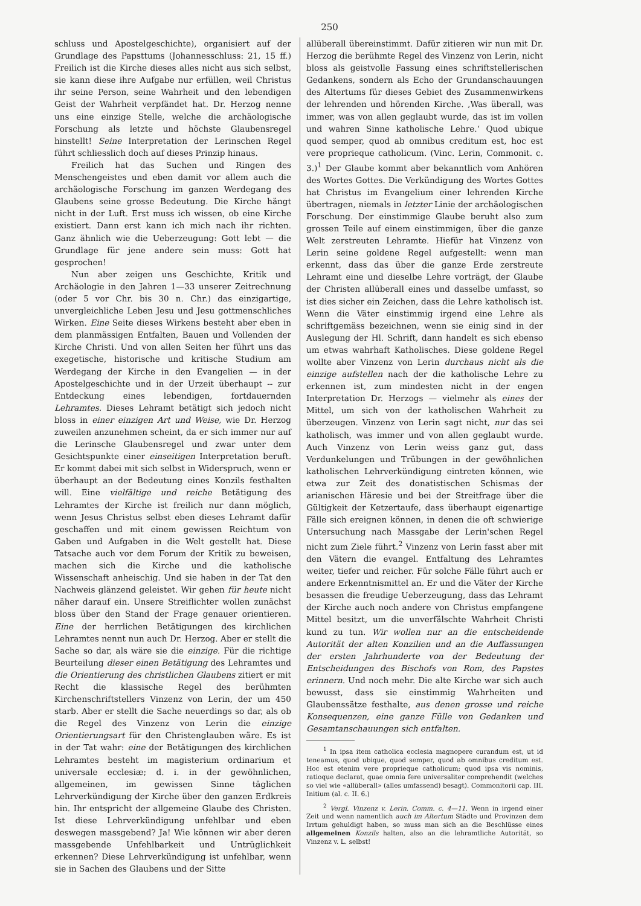250
schluss und Apostelgeschichte), organisiert auf der Grundlage des Papsttums (Johannesschluss: 21, 15 ff.) Freilich ist die Kirche dieses alles nicht aus sich selbst, sie kann diese ihre Aufgabe nur erfüllen, weil Christus ihr seine Person, seine Wahrheit und den lebendigen Geist der Wahrheit verpfändet hat. Dr. Herzog nenne uns eine einzige Stelle, welche die archäologische Forschung als letzte und höchste Glaubensregel hinstellt! Seine Interpretation der Lerinschen Regel führt schliesslich doch auf dieses Prinzip hinaus.
Freilich hat das Suchen und Ringen des Menschengeistes und eben damit vor allem auch die archäologische Forschung im ganzen Werdegang des Glaubens seine grosse Bedeutung. Die Kirche hängt nicht in der Luft. Erst muss ich wissen, ob eine Kirche existiert. Dann erst kann ich mich nach ihr richten. Ganz ähnlich wie die Ueberzeugung: Gott lebt — die Grundlage für jene andere sein muss: Gott hat gesprochen!
Nun aber zeigen uns Geschichte, Kritik und Archäologie in den Jahren 1—33 unserer Zeitrechnung (oder 5 vor Chr. bis 30 n. Chr.) das einzigartige, unvergleichliche Leben Jesu und Jesu gottmenschliches Wirken. Eine Seite dieses Wirkens besteht aber eben in dem planmässigen Entfalten, Bauen und Vollenden der Kirche Christi. Und von allen Seiten her führt uns das exegetische, historische und kritische Studium am Werdegang der Kirche in den Evangelien — in der Apostelgeschichte und in der Urzeit überhaupt -- zur Entdeckung eines lebendigen, fortdauernden Lehramtes. Dieses Lehramt betätigt sich jedoch nicht bloss in einer einzigen Art und Weise, wie Dr. Herzog zuweilen anzunehmen scheint, da er sich immer nur auf die Lerinsche Glaubensregel und zwar unter dem Gesichtspunkte einer einseitigen Interpretation beruft. Er kommt dabei mit sich selbst in Widerspruch, wenn er überhaupt an der Bedeutung eines Konzils festhalten will. Eine vielfältige und reiche Betätigung des Lehramtes der Kirche ist freilich nur dann möglich, wenn Jesus Christus selbst eben dieses Lehramt dafür geschaffen und mit einem gewissen Reichtum von Gaben und Aufgaben in die Welt gestellt hat. Diese Tatsache auch vor dem Forum der Kritik zu beweisen, machen sich die Kirche und die katholische Wissenschaft anheischig. Und sie haben in der Tat den Nachweis glänzend geleistet. Wir gehen für heute nicht näher darauf ein. Unsere Streiflichter wollen zunächst bloss über den Stand der Frage genauer orientieren. Eine der herrlichen Betätigungen des kirchlichen Lehramtes nennt nun auch Dr. Herzog. Aber er stellt die Sache so dar, als wäre sie die einzige. Für die richtige Beurteilung dieser einen Betätigung des Lehramtes und die Orientierung des christlichen Glaubens zitiert er mit Recht die klassische Regel des berühmten Kirchenschriftstellers Vinzenz von Lerin, der um 450 starb. Aber er stellt die Sache neuerdings so dar, als ob die Regel des Vinzenz von Lerin die einzige Orientierungsart für den Christenglauben wäre. Es ist in der Tat wahr: eine der Betätigungen des kirchlichen Lehramtes besteht im magisterium ordinarium et universale ecclesiæ; d. i. in der gewöhnlichen, allgemeinen, im gewissen Sinne täglichen Lehrverkündigung der Kirche über den ganzen Erdkreis hin. Ihr entspricht der allgemeine Glaube des Christen. Ist diese Lehrverkündigung unfehlbar und eben deswegen massgebend? Ja! Wie können wir aber deren massgebende Unfehlbarkeit und Untrüglichkeit erkennen? Diese Lehrverkündigung ist unfehlbar, wenn sie in Sachen des Glaubens und der Sitte
allüberall übereinstimmt. Dafür zitieren wir nun mit Dr. Herzog die berühmte Regel des Vinzenz von Lerin, nicht bloss als geistvolle Fassung eines schriftstellerischen Gedankens, sondern als Echo der Grundanschauungen des Altertums für dieses Gebiet des Zusammenwirkens der lehrenden und hörenden Kirche. ‚Was überall, was immer, was von allen geglaubt wurde, das ist im vollen und wahren Sinne katholische Lehre.‘ Quod ubique quod semper, quod ab omnibus creditum est, hoc est vere proprieque catholicum. (Vinc. Lerin, Commonit. c. 3.)<sup>1</sup> Der Glaube kommt aber bekanntlich vom Anhören des Wortes Gottes. Die Verkündigung des Wortes Gottes hat Christus im Evangelium einer lehrenden Kirche übertragen, niemals in letzter Linie der archäologischen Forschung. Der einstimmige Glaube beruht also zum grossen Teile auf einem einstimmigen, über die ganze Welt zerstreuten Lehramte. Hiefür hat Vinzenz von Lerin seine goldene Regel aufgestellt: wenn man erkennt, dass das über die ganze Erde zerstreute Lehramt eine und dieselbe Lehre vorträgt, der Glaube der Christen allüberall eines und dasselbe umfasst, so ist dies sicher ein Zeichen, dass die Lehre katholisch ist. Wenn die Väter einstimmig irgend eine Lehre als schriftgemäss bezeichnen, wenn sie einig sind in der Auslegung der Hl. Schrift, dann handelt es sich ebenso um etwas wahrhaft Katholisches. Diese goldene Regel wollte aber Vinzenz von Lerin durchaus nicht als die einzige aufstellen nach der die katholische Lehre zu erkennen ist, zum mindesten nicht in der engen Interpretation Dr. Herzogs — vielmehr als eines der Mittel, um sich von der katholischen Wahrheit zu überzeugen. Vinzenz von Lerin sagt nicht, nur das sei katholisch, was immer und von allen geglaubt wurde. Auch Vinzenz von Lerin weiss ganz gut, dass Verdunkelungen und Trübungen in der gewöhnlichen katholischen Lehrverkündigung eintreten können, wie etwa zur Zeit des donatistischen Schismas der arianischen Häresie und bei der Streitfrage über die Gültigkeit der Ketzertaufe, dass überhaupt eigenartige Fälle sich ereignen können, in denen die oft schwierige Untersuchung nach Massgabe der Lerin'schen Regel nicht zum Ziele führt.<sup>2</sup> Vinzenz von Lerin fasst aber mit den Vätern die evangel. Entfaltung des Lehramtes weiter, tiefer und reicher. Für solche Fälle führt auch er andere Erkenntnismittel an. Er und die Väter der Kirche besassen die freudige Ueberzeugung, dass das Lehramt der Kirche auch noch andere von Christus empfangene Mittel besitzt, um die unverfälschte Wahrheit Christi kund zu tun. Wir wollen nur an die entscheidende Autorität der alten Konzilien und an die Auffassungen der ersten Jahrhunderte von der Bedeutung der Entscheidungen des Bischofs von Rom, des Papstes erinnern. Und noch mehr. Die alte Kirche war sich auch bewusst, dass sie einstimmig Wahrheiten und Glaubenssätze festhalte, aus denen grosse und reiche Konsequenzen, eine ganze Fülle von Gedanken und Gesamtanschauungen sich entfalten.
<sup>1</sup> In ipsa item catholica ecclesia magnopere curandum est, ut id teneamus, quod ubique, quod semper, quod ab omnibus creditum est. Hoc est etenim vere proprieque catholicum; quod ipsa vis nominis, ratioque declarat, quae omnia fere universaliter comprehendit (welches so viel wie «allüberall» (alles umfassend) besagt). Commonitorii cap. III. Initium (al. c. II. 6.)
<sup>2</sup> Vergl. Vinzenz v. Lerin. Comm. c. 4—11. Wenn in irgend einer Zeit und wenn namentlich auch im Altertum Städte und Provinzen dem Irrtum gehuldigt haben, so muss man sich an die Beschlüsse eines allgemeinen Konzils halten, also an die lehramtliche Autorität, so Vinzenz v. L. selbst!